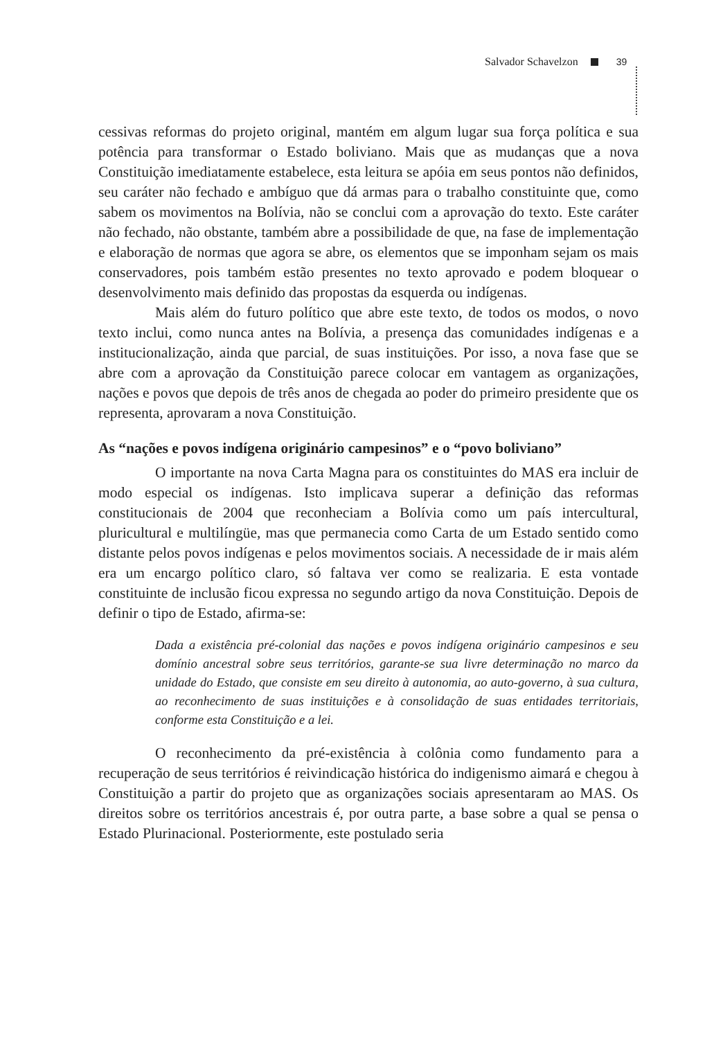Salvador Schavelzon 39
cessivas reformas do projeto original, mantém em algum lugar sua força política e sua potência para transformar o Estado boliviano. Mais que as mudanças que a nova Constituição imediatamente estabelece, esta leitura se apóia em seus pontos não definidos, seu caráter não fechado e ambíguo que dá armas para o trabalho constituinte que, como sabem os movimentos na Bolívia, não se conclui com a aprovação do texto. Este caráter não fechado, não obstante, também abre a possibilidade de que, na fase de implementação e elaboração de normas que agora se abre, os elementos que se imponham sejam os mais conservadores, pois também estão presentes no texto aprovado e podem bloquear o desenvolvimento mais definido das propostas da esquerda ou indígenas.
Mais além do futuro político que abre este texto, de todos os modos, o novo texto inclui, como nunca antes na Bolívia, a presença das comunidades indígenas e a institucionalização, ainda que parcial, de suas instituições. Por isso, a nova fase que se abre com a aprovação da Constituição parece colocar em vantagem as organizações, nações e povos que depois de três anos de chegada ao poder do primeiro presidente que os representa, aprovaram a nova Constituição.
As “nações e povos indígena originário campesinos” e o “povo boliviano”
O importante na nova Carta Magna para os constituintes do MAS era incluir de modo especial os indígenas. Isto implicava superar a definição das reformas constitucionais de 2004 que reconheciam a Bolívia como um país intercultural, pluricultural e multilíngüe, mas que permanecia como Carta de um Estado sentido como distante pelos povos indígenas e pelos movimentos sociais. A necessidade de ir mais além era um encargo político claro, só faltava ver como se realizaria. E esta vontade constituinte de inclusão ficou expressa no segundo artigo da nova Constituição. Depois de definir o tipo de Estado, afirma-se:
Dada a existência pré-colonial das nações e povos indígena originário campesinos e seu domínio ancestral sobre seus territórios, garante-se sua livre determinação no marco da unidade do Estado, que consiste em seu direito à autonomia, ao auto-governo, à sua cultura, ao reconhecimento de suas instituições e à consolidação de suas entidades territoriais, conforme esta Constituição e a lei.
O reconhecimento da pré-existência à colônia como fundamento para a recuperação de seus territórios é reivindicação histórica do indigenismo aimará e chegou à Constituição a partir do projeto que as organizações sociais apresentaram ao MAS. Os direitos sobre os territórios ancestrais é, por outra parte, a base sobre a qual se pensa o Estado Plurinacional. Posteriormente, este postulado seria